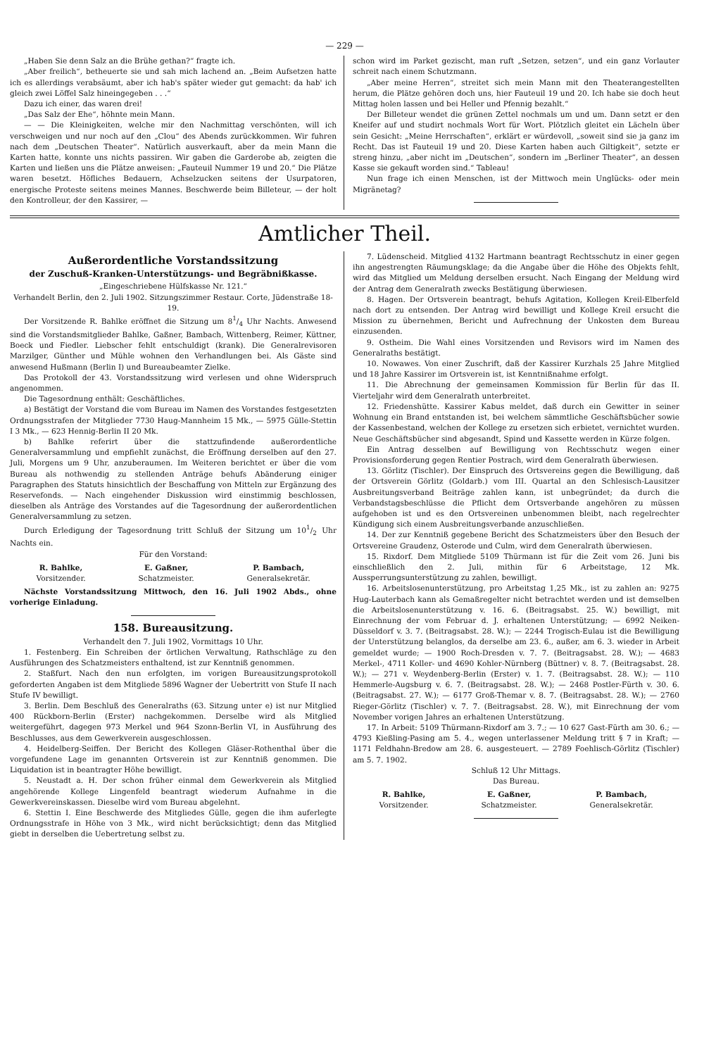— 229 —
„Haben Sie denn Salz an die Brühe gethan?“ fragte ich.
„Aber freilich“, betheuerte sie und sah mich lachend an. „Beim Aufsetzen hatte ich es allerdings verabsäumt, aber ich hab's später wieder gut gemacht: da hab' ich gleich zwei Löffel Salz hineingegeben . . .“
Dazu ich einer, das waren drei!
„Das Salz der Ehe“, höhnte mein Mann.
— — Die Kleinigkeiten, welche mir den Nachmittag verschönten, will ich verschweigen und nur noch auf den „Clou“ des Abends zurückkommen. Wir fuhren nach dem „Deutschen Theater“. Natürlich ausverkauft, aber da mein Mann die Karten hatte, konnte uns nichts passiren. Wir gaben die Garderobe ab, zeigten die Karten und ließen uns die Plätze anweisen: „Fauteuil Nummer 19 und 20.“ Die Plätze waren besetzt. Höfliches Bedauern, Achselzucken seitens der Usurpatoren, energische Proteste seitens meines Mannes. Beschwerde beim Billeteur, — der holt den Kontrolleur, der den Kassirer, —
schon wird im Parket gezischt, man ruft „Setzen, setzen“, und ein ganz Vorlauter schreit nach einem Schutzmann.
„Aber meine Herren“, streitet sich mein Mann mit den Theaterangestellten herum, die Plätze gehören doch uns, hier Fauteuil 19 und 20. Ich habe sie doch heut Mittag holen lassen und bei Heller und Pfennig bezahlt.“
Der Billeteur wendet die grünen Zettel nochmals um und um. Dann setzt er den Kneifer auf und studirt nochmals Wort für Wort. Plötzlich gleitet ein Lächeln über sein Gesicht: „Meine Herrschaften“, erklärt er würdevoll, „soweit sind sie ja ganz im Recht. Das ist Fauteuil 19 und 20. Diese Karten haben auch Giltigkeit“, setzte er streng hinzu, „aber nicht im „Deutschen“, sondern im „Berliner Theater“, an dessen Kasse sie gekauft worden sind.“ Tableau!
Nun frage ich einen Menschen, ist der Mittwoch mein Unglücks- oder mein Migränetag?
Amtlicher Theil.
Außerordentliche Vorstandssitzung
der Zuschuß-Kranken-Unterstützungs- und Begräbnißkasse.
„Eingeschriebene Hülfskasse Nr. 121.“
Verhandelt Berlin, den 2. Juli 1902. Sitzungszimmer Restaur. Corte, Jüdenstraße 18-19.
Der Vorsitzende R. Bahlke eröffnet die Sitzung um 81/4 Uhr Nachts. Anwesend sind die Vorstandsmitglieder Bahlke, Gaßner, Bambach, Wittenberg, Reimer, Küttner, Boeck und Fiedler. Liebscher fehlt entschuldigt (krank). Die Generalrevisoren Marzilger, Günther und Mühle wohnen den Verhandlungen bei. Als Gäste sind anwesend Hußmann (Berlin I) und Bureaubeamter Zielke.
Das Protokoll der 43. Vorstandssitzung wird verlesen und ohne Widerspruch angenommen.
Die Tagesordnung enthält: Geschäftliches.
a) Bestätigt der Vorstand die vom Bureau im Namen des Vorstandes festgesetzten Ordnungsstrafen der Mitglieder 7730 Haug-Mannheim 15 Mk., — 5975 Gülle-Stettin I 3 Mk., — 623 Hennig-Berlin II 20 Mk.
b) Bahlke referirt über die stattzufindende außerordentliche Generalversammlung und empfiehlt zunächst, die Eröffnung derselben auf den 27. Juli, Morgens um 9 Uhr, anzuberaumen. Im Weiteren berichtet er über die vom Bureau als nothwendig zu stellenden Anträge behufs Abänderung einiger Paragraphen des Statuts hinsichtlich der Beschaffung von Mitteln zur Ergänzung des Reservefonds. — Nach eingehender Diskussion wird einstimmig beschlossen, dieselben als Anträge des Vorstandes auf die Tagesordnung der außerordentlichen Generalversammlung zu setzen.
Durch Erledigung der Tagesordnung tritt Schluß der Sitzung um 101/2 Uhr Nachts ein.
Für den Vorstand:
R. Bahlke,
Vorsitzender.
E. Gaßner,
Schatzmeister.
P. Bambach,
Generalsekretär.
Nächste Vorstandssitzung Mittwoch, den 16. Juli 1902 Abds., ohne vorherige Einladung.
158. Bureausitzung.
Verhandelt den 7. Juli 1902, Vormittags 10 Uhr.
1. Festenberg. Ein Schreiben der örtlichen Verwaltung, Rathschläge zu den Ausführungen des Schatzmeisters enthaltend, ist zur Kenntniß genommen.
2. Staßfurt. Nach den nun erfolgten, im vorigen Bureausitzungsprotokoll geforderten Angaben ist dem Mitgliede 5896 Wagner der Uebertritt von Stufe II nach Stufe IV bewilligt.
3. Berlin. Dem Beschluß des Generalraths (63. Sitzung unter e) ist nur Mitglied 400 Rückborn-Berlin (Erster) nachgekommen. Derselbe wird als Mitglied weitergeführt, dagegen 973 Merkel und 964 Szonn-Berlin VI, in Ausführung des Beschlusses, aus dem Gewerkverein ausgeschlossen.
4. Heidelberg-Seiffen. Der Bericht des Kollegen Gläser-Rothenthal über die vorgefundene Lage im genannten Ortsverein ist zur Kenntniß genommen. Die Liquidation ist in beantragter Höhe bewilligt.
5. Neustadt a. H. Der schon früher einmal dem Gewerkverein als Mitglied angehörende Kollege Lingenfeld beantragt wiederum Aufnahme in die Gewerkvereinskassen. Dieselbe wird vom Bureau abgelehnt.
6. Stettin I. Eine Beschwerde des Mitgliedes Gülle, gegen die ihm auferlegte Ordnungsstrafe in Höhe von 3 Mk., wird nicht berücksichtigt; denn das Mitglied giebt in derselben die Uebertretung selbst zu.
7. Lüdenscheid. Mitglied 4132 Hartmann beantragt Rechtsschutz in einer gegen ihn angestrengten Räumungsklage; da die Angabe über die Höhe des Objekts fehlt, wird das Mitglied um Meldung derselben ersucht. Nach Eingang der Meldung wird der Antrag dem Generalrath zwecks Bestätigung überwiesen.
8. Hagen. Der Ortsverein beantragt, behufs Agitation, Kollegen Kreil-Elberfeld nach dort zu entsenden. Der Antrag wird bewilligt und Kollege Kreil ersucht die Mission zu übernehmen, Bericht und Aufrechnung der Unkosten dem Bureau einzusenden.
9. Ostheim. Die Wahl eines Vorsitzenden und Revisors wird im Namen des Generalraths bestätigt.
10. Nowawes. Von einer Zuschrift, daß der Kassirer Kurzhals 25 Jahre Mitglied und 18 Jahre Kassirer im Ortsverein ist, ist Kenntnißnahme erfolgt.
11. Die Abrechnung der gemeinsamen Kommission für Berlin für das II. Vierteljahr wird dem Generalrath unterbreitet.
12. Friedenshütte. Kassirer Kabus meldet, daß durch ein Gewitter in seiner Wohnung ein Brand entstanden ist, bei welchem sämmtliche Geschäftsbücher sowie der Kassenbestand, welchen der Kollege zu ersetzen sich erbietet, vernichtet wurden. Neue Geschäftsbücher sind abgesandt, Spind und Kassette werden in Kürze folgen.
Ein Antrag desselben auf Bewilligung von Rechtsschutz wegen einer Provisionsforderung gegen Rentier Postrach, wird dem Generalrath überwiesen.
13. Görlitz (Tischler). Der Einspruch des Ortsvereins gegen die Bewilligung, daß der Ortsverein Görlitz (Goldarb.) vom III. Quartal an den Schlesisch-Lausitzer Ausbreitungsverband Beiträge zahlen kann, ist unbegründet; da durch die Verbandstagsbeschlüsse die Pflicht dem Ortsverbande angehören zu müssen aufgehoben ist und es den Ortsvereinen unbenommen bleibt, nach regelrechter Kündigung sich einem Ausbreitungsverbande anzuschließen.
14. Der zur Kenntniß gegebene Bericht des Schatzmeisters über den Besuch der Ortsvereine Graudenz, Osterode und Culm, wird dem Generalrath überwiesen.
15. Rixdorf. Dem Mitgliede 5109 Thürmann ist für die Zeit vom 26. Juni bis einschließlich den 2. Juli, mithin für 6 Arbeitstage, 12 Mk. Aussperrungsunterstützung zu zahlen, bewilligt.
16. Arbeitslosenunterstützung, pro Arbeitstag 1,25 Mk., ist zu zahlen an: 9275 Hug-Lauterbach kann als Gemaßregelter nicht betrachtet werden und ist demselben die Arbeitslosenunterstützung v. 16. 6. (Beitragsabst. 25. W.) bewilligt, mit Einrechnung der vom Februar d. J. erhaltenen Unterstützung; — 6992 Neiken-Düsseldorf v. 3. 7. (Beitragsabst. 28. W.); — 2244 Trogisch-Eulau ist die Bewilligung der Unterstützung belanglos, da derselbe am 23. 6., außer, am 6. 3. wieder in Arbeit gemeldet wurde; — 1900 Roch-Dresden v. 7. 7. (Beitragsabst. 28. W.); — 4683 Merkel-, 4711 Koller- und 4690 Kohler-Nürnberg (Büttner) v. 8. 7. (Beitragsabst. 28. W.); — 271 v. Weydenberg-Berlin (Erster) v. 1. 7. (Beitragsabst. 28. W.); — 110 Hemmerle-Augsburg v. 6. 7. (Beitragsabst. 28. W.); — 2468 Postler-Fürth v. 30. 6. (Beitragsabst. 27. W.); — 6177 Groß-Themar v. 8. 7. (Beitragsabst. 28. W.); — 2760 Rieger-Görlitz (Tischler) v. 7. 7. (Beitragsabst. 28. W.), mit Einrechnung der vom November vorigen Jahres an erhaltenen Unterstützung.
17. In Arbeit: 5109 Thürmann-Rixdorf am 3. 7.; — 10 627 Gast-Fürth am 30. 6.; — 4793 Kießling-Pasing am 5. 4., wegen unterlassener Meldung tritt § 7 in Kraft; — 1171 Feldhahn-Bredow am 28. 6. ausgesteuert. — 2789 Foehlisch-Görlitz (Tischler) am 5. 7. 1902.
Schluß 12 Uhr Mittags.
Das Bureau.
R. Bahlke,
Vorsitzender.
E. Gaßner,
Schatzmeister.
P. Bambach,
Generalsekretär.